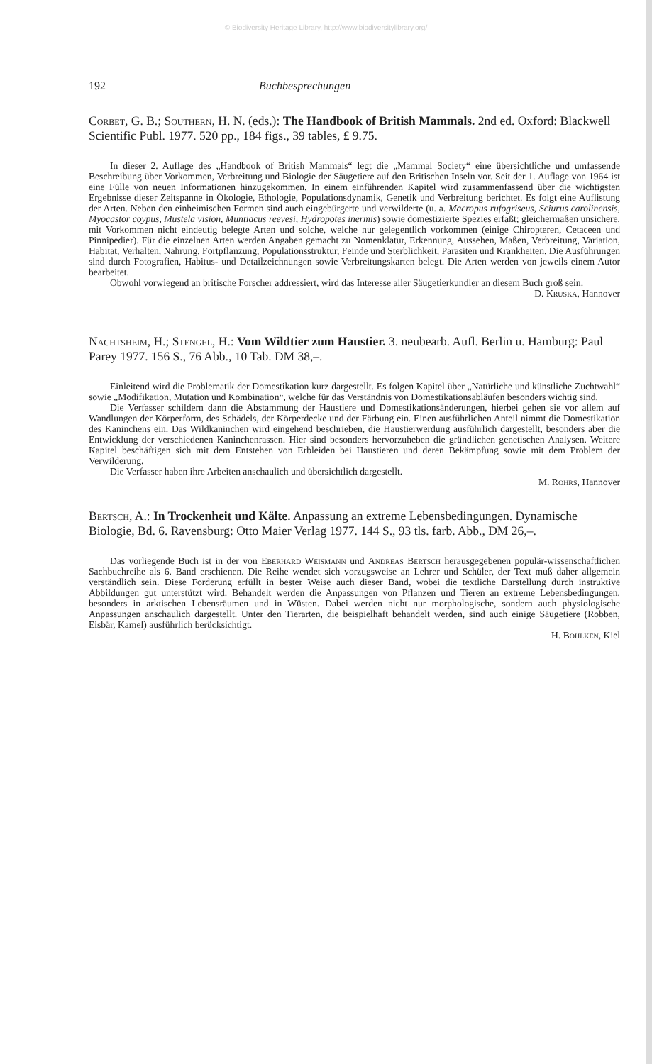© Biodiversity Heritage Library, http://www.biodiversitylibrary.org/
192 Buchbesprechungen
Corbet, G. B.; Southern, H. N. (eds.): The Handbook of British Mammals. 2nd ed. Oxford: Blackwell Scientific Publ. 1977. 520 pp., 184 figs., 39 tables, £ 9.75.
In dieser 2. Auflage des „Handbook of British Mammals“ legt die „Mammal Society“ eine übersichtliche und umfassende Beschreibung über Vorkommen, Verbreitung und Biologie der Säugetiere auf den Britischen Inseln vor. Seit der 1. Auflage von 1964 ist eine Fülle von neuen Informationen hinzugekommen. In einem einführenden Kapitel wird zusammenfassend über die wichtigsten Ergebnisse dieser Zeitspanne in Ökologie, Ethologie, Populationsdynamik, Genetik und Verbreitung berichtet. Es folgt eine Auflistung der Arten. Neben den einheimischen Formen sind auch eingebürgerte und verwilderte (u. a. Macropus rufogriseus, Sciurus carolinensis, Myocastor coypus, Mustela vision, Muntiacus reevesi, Hydropotes inermis) sowie domestizierte Spezies erfaßt; gleichermaßen unsichere, mit Vorkommen nicht eindeutig belegte Arten und solche, welche nur gelegentlich vorkommen (einige Chiropteren, Cetaceen und Pinnipedier). Für die einzelnen Arten werden Angaben gemacht zu Nomenklatur, Erkennung, Aussehen, Maßen, Verbreitung, Variation, Habitat, Verhalten, Nahrung, Fortpflanzung, Populationsstruktur, Feinde und Sterblichkeit, Parasiten und Krankheiten. Die Ausführungen sind durch Fotografien, Habitus- und Detailzeichnungen sowie Verbreitungskarten belegt. Die Arten werden von jeweils einem Autor bearbeitet.
Obwohl vorwiegend an britische Forscher addressiert, wird das Interesse aller Säugetierkundler an diesem Buch groß sein.
D. Kruska, Hannover
Nachtsheim, H.; Stengel, H.: Vom Wildtier zum Haustier. 3. neubearb. Aufl. Berlin u. Hamburg: Paul Parey 1977. 156 S., 76 Abb., 10 Tab. DM 38,–.
Einleitend wird die Problematik der Domestikation kurz dargestellt. Es folgen Kapitel über „Natürliche und künstliche Zuchtwahl“ sowie „Modifikation, Mutation und Kombination“, welche für das Verständnis von Domestikationsabläufen besonders wichtig sind.
Die Verfasser schildern dann die Abstammung der Haustiere und Domestikationsänderungen, hierbei gehen sie vor allem auf Wandlungen der Körperform, des Schädels, der Körperdecke und der Färbung ein. Einen ausführlichen Anteil nimmt die Domestikation des Kaninchens ein. Das Wildkaninchen wird eingehend beschrieben, die Haustierwerdung ausführlich dargestellt, besonders aber die Entwicklung der verschiedenen Kaninchenrassen. Hier sind besonders hervorzuheben die gründlichen genetischen Analysen. Weitere Kapitel beschäftigen sich mit dem Entstehen von Erbleiden bei Haustieren und deren Bekämpfung sowie mit dem Problem der Verwilderung.
Die Verfasser haben ihre Arbeiten anschaulich und übersichtlich dargestellt.
M. Röhrs, Hannover
Bertsch, A.: In Trockenheit und Kälte. Anpassung an extreme Lebensbedingungen. Dynamische Biologie, Bd. 6. Ravensburg: Otto Maier Verlag 1977. 144 S., 93 tls. farb. Abb., DM 26,–.
Das vorliegende Buch ist in der von Eberhard Weismann und Andreas Bertsch herausgegebenen populär-wissenschaftlichen Sachbuchreihe als 6. Band erschienen. Die Reihe wendet sich vorzugsweise an Lehrer und Schüler, der Text muß daher allgemein verständlich sein. Diese Forderung erfüllt in bester Weise auch dieser Band, wobei die textliche Darstellung durch instruktive Abbildungen gut unterstützt wird. Behandelt werden die Anpassungen von Pflanzen und Tieren an extreme Lebensbedingungen, besonders in arktischen Lebensräumen und in Wüsten. Dabei werden nicht nur morphologische, sondern auch physiologische Anpassungen anschaulich dargestellt. Unter den Tierarten, die beispielhaft behandelt werden, sind auch einige Säugetiere (Robben, Eisbär, Kamel) ausführlich berücksichtigt.
H. Bohlken, Kiel